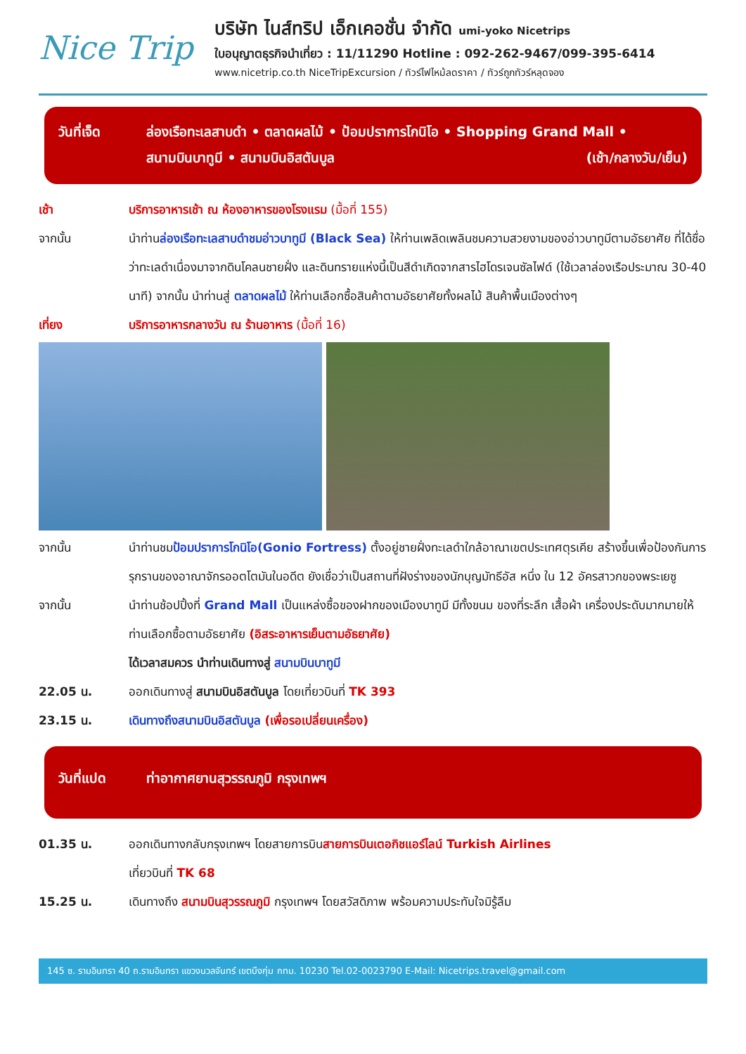Nice Trip
บริษัท ไนส์ทริป เอ็กเคอชั่น จำกัด umi-yoko Nicetrips
ใบอนุญาตธุรกิจนำเที่ยว : 11/11290 Hotline : 092-262-9467/099-395-6414
www.nicetrip.co.th NiceTripExcursion / ทัวร์ไฟไหม้ลดราคา / ทัวร์ถูกทัวร์หลุดจอง
วันที่เจ็ด ล่องเรือทะเลสาบดำ • ตลาดผลไม้ • ป้อมปราการโกนิโอ • Shopping Grand Mall •
สนามบินบาทูมี • สนามบินอิสตันบูล (เช้า/กลางวัน/เย็น)
เช้า บริการอาหารเช้า ณ ห้องอาหารของโรงแรม (มื้อที่ 155)
จากนั้น นำท่านล่องเรือทะเลสาบดำชมอ่าวบาทูมี (Black Sea) ให้ท่านเพลิดเพลินชมความสวยงามของอ่าวบาทูมีตามอัธยาศัย ที่ได้ชื่อว่าทะเลดำเนื่องมาจากดินโคลนชายฝั่ง และดินทรายแห่งนี้เป็นสีดำเกิดจากสารไฮโดรเจนซัลไฟด์ (ใช้เวลาล่องเรือประมาณ 30-40 นาที) จากนั้น นำท่านสู่ ตลาดผลไม้ ให้ท่านเลือกซื้อสินค้าตามอัธยาศัยทั้งผลไม้ สินค้าพื้นเมืองต่างๆ
เที่ยง บริการอาหารกลางวัน ณ ร้านอาหาร (มื้อที่ 16)
จากนั้น นำท่านชมป้อมปราการโกนิโอ(Gonio Fortress) ตั้งอยู่ชายฝั่งทะเลดำใกล้อาณาเขตประเทศตุรเคีย สร้างขึ้นเพื่อป้องกันการรุกรานของอาณาจักรออตโตมันในอดีต ยังเชื่อว่าเป็นสถานที่ฝังร่างของนักบุญมัทธีอัส หนึ่ง ใน 12 อัครสาวกของพระเยซู
จากนั้น นำท่านช้อปปิ้งที่ Grand Mall เป็นแหล่งซื้อของฝากของเมืองบาทูมี มีทั้งขนม ของที่ระลึก เสื้อผ้า เครื่องประดับมากมายให้ท่านเลือกซื้อตามอัธยาศัย (อิสระอาหารเย็นตามอัธยาศัย)
ได้เวลาสมควร นำท่านเดินทางสู่ สนามบินบาทูมี
22.05 น. ออกเดินทางสู่ สนามบินอิสตันบูล โดยเที่ยวบินที่ TK 393
23.15 น. เดินทางถึงสนามบินอิสตันบูล (เพื่อรอเปลี่ยนเครื่อง)
วันที่แปด ท่าอากาศยานสุวรรณภูมิ กรุงเทพฯ
01.35 น. ออกเดินทางกลับกรุงเทพฯ โดยสายการบินสายการบินเตอกิชแอร์ไลน์ Turkish Airlines
เที่ยวบินที่ TK 68
15.25 น. เดินทางถึง สนามบินสุวรรณภูมิ กรุงเทพฯ โดยสวัสดิภาพ พร้อมความประทับใจมิรู้ลืม
145 ซ. รามอินทรา 40 ถ.รามอินทรา แขวงนวลจันทร์ เขตบึงกุ่ม กทม. 10230 Tel.02-0023790 E-Mail: Nicetrips.travel@gmail.com